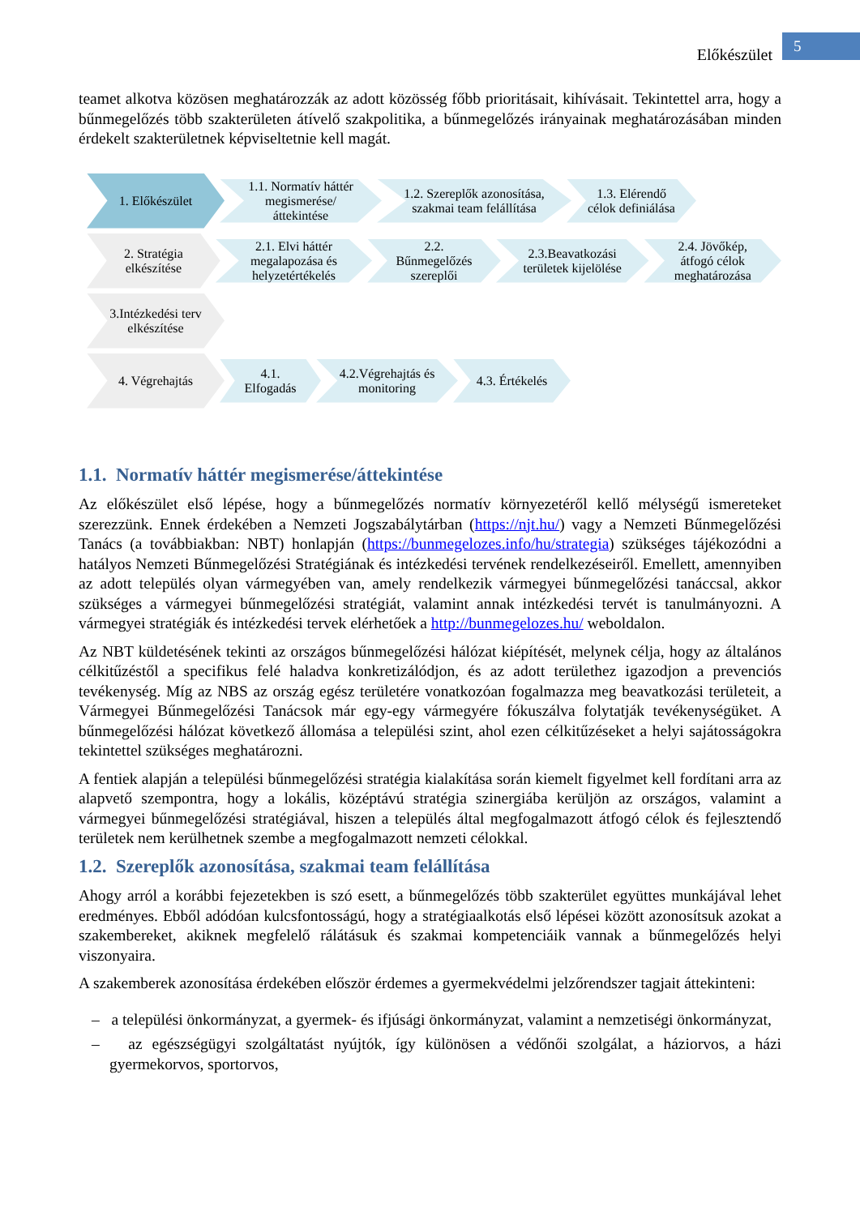Előkészület
5
teamet alkotva közösen meghatározzák az adott közösség főbb prioritásait, kihívásait. Tekintettel arra, hogy a bűnmegelőzés több szakterületen átívelő szakpolitika, a bűnmegelőzés irányainak meghatározásában minden érdekelt szakterületnek képviseltetnie kell magát.
1. Előkészület
1.1. Normatív háttér megismerése/ áttekintése
1.2. Szereplők azonosítása, szakmai team felállítása
1.3. Elérendő célok definiálása
2. Stratégia elkészítése
2.1. Elvi háttér megalapozása és helyzetértékelés
2.2. Bűnmegelőzés szereplői
2.3.Beavatkozási területek kijelölése
2.4. Jövőkép, átfogó célok meghatározása
3.Intézkedési terv elkészítése
4. Végrehajtás
4.1. Elfogadás
4.2.Végrehajtás és monitoring
4.3. Értékelés
1.1. Normatív háttér megismerése/áttekintése
Az előkészület első lépése, hogy a bűnmegelőzés normatív környezetéről kellő mélységű ismereteket szerezzünk. Ennek érdekében a Nemzeti Jogszabálytárban (https://njt.hu/) vagy a Nemzeti Bűnmegelőzési Tanács (a továbbiakban: NBT) honlapján (https://bunmegelozes.info/hu/strategia) szükséges tájékozódni a hatályos Nemzeti Bűnmegelőzési Stratégiának és intézkedési tervének rendelkezéseiről. Emellett, amennyiben az adott település olyan vármegyében van, amely rendelkezik vármegyei bűnmegelőzési tanáccsal, akkor szükséges a vármegyei bűnmegelőzési stratégiát, valamint annak intézkedési tervét is tanulmányozni. A vármegyei stratégiák és intézkedési tervek elérhetőek a http://bunmegelozes.hu/ weboldalon.
Az NBT küldetésének tekinti az országos bűnmegelőzési hálózat kiépítését, melynek célja, hogy az általános célkitűzéstől a specifikus felé haladva konkretizálódjon, és az adott területhez igazodjon a prevenciós tevékenység. Míg az NBS az ország egész területére vonatkozóan fogalmazza meg beavatkozási területeit, a Vármegyei Bűnmegelőzési Tanácsok már egy-egy vármegyére fókuszálva folytatják tevékenységüket. A bűnmegelőzési hálózat következő állomása a települési szint, ahol ezen célkitűzéseket a helyi sajátosságokra tekintettel szükséges meghatározni.
A fentiek alapján a települési bűnmegelőzési stratégia kialakítása során kiemelt figyelmet kell fordítani arra az alapvető szempontra, hogy a lokális, középtávú stratégia szinergiába kerüljön az országos, valamint a vármegyei bűnmegelőzési stratégiával, hiszen a település által megfogalmazott átfogó célok és fejlesztendő területek nem kerülhetnek szembe a megfogalmazott nemzeti célokkal.
1.2. Szereplők azonosítása, szakmai team felállítása
Ahogy arról a korábbi fejezetekben is szó esett, a bűnmegelőzés több szakterület együttes munkájával lehet eredményes. Ebből adódóan kulcsfontosságú, hogy a stratégiaalkotás első lépései között azonosítsuk azokat a szakembereket, akiknek megfelelő rálátásuk és szakmai kompetenciáik vannak a bűnmegelőzés helyi viszonyaira.
A szakemberek azonosítása érdekében először érdemes a gyermekvédelmi jelzőrendszer tagjait áttekinteni:
– a települési önkormányzat, a gyermek- és ifjúsági önkormányzat, valamint a nemzetiségi önkormányzat,
– az egészségügyi szolgáltatást nyújtók, így különösen a védőnői szolgálat, a háziorvos, a házi gyermekorvos, sportorvos,